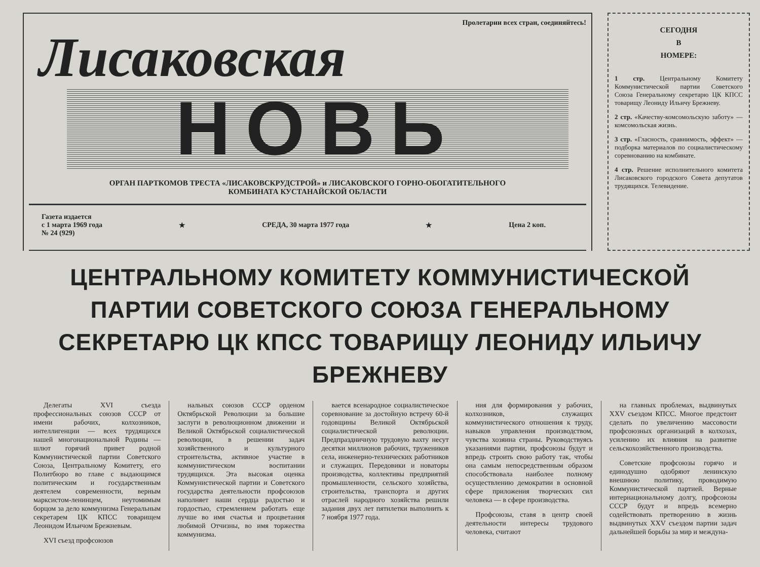Пролетарии всех стран, соединяйтесь!
Лисаковская
НОВЬ
ОРГАН ПАРТКОМОВ ТРЕСТА «ЛИСАКОВСКРУДСТРОЙ» и ЛИСАКОВСКОГО ГОРНО-ОБОГАТИТЕЛЬНОГО
КОМБИНАТА КУСТАНАЙСКОЙ ОБЛАСТИ
Газета издается
с 1 марта 1969 года
№ 24 (929) ★ СРЕДА, 30 марта 1977 года ★ Цена 2 коп.
СЕГОДНЯ
В
НОМЕРЕ:
1 стр. Центральному Комитету Коммунистической партии Советского Союза Генеральному секретарю ЦК КПСС товарищу Леониду Ильичу Брежневу.
2 стр. «Качеству-комсомольскую заботу» — комсомольская жизнь.
3 стр. «Гласность, сравнимость, эффект» — подборка материалов по социалистическому соревнованию на комбинате.
4 стр. Решение исполнительного комитета Лисаковского городского Совета депутатов трудящихся. Телевидение.
ЦЕНТРАЛЬНОМУ КОМИТЕТУ КОММУНИСТИЧЕСКОЙ ПАРТИИ СОВЕТСКОГО СОЮЗА ГЕНЕРАЛЬНОМУ СЕКРЕТАРЮ ЦК КПСС ТОВАРИЩУ ЛЕОНИДУ ИЛЬИЧУ БРЕЖНЕВУ
Делегаты XVI съезда профессиональных союзов СССР от имени рабочих, колхозников, интеллигенции — всех трудящихся нашей многонациональной Родины — шлют горячий привет родной Коммунистической партии Советского Союза, Центральному Комитету, его Политбюро во главе с выдающимся политическим и государственным деятелем современности, верным марксистом-ленинцем, неутомимым борцом за дело коммунизма Генеральным секретарем ЦК КПСС товарищем Леонидом Ильичом Брежневым.
XVI съезд профсоюзов
нальных союзов СССР орденом Октябрьской Революции за большие заслуги в революционном движении и Великой Октябрьской социалистической революции, в решении задач хозяйственного и культурного строительства, активное участие в коммунистическом воспитании трудящихся. Эта высокая оценка Коммунистической партии и Советского государства деятельности профсоюзов наполняет наши сердца радостью и гордостью, стремлением работать еще лучше во имя счастья и процветания любимой Отчизны, во имя торжества коммунизма.
вается всенародное социалистическое соревнование за достойную встречу 60-й годовщины Великой Октябрьской социалистической революции. Предпраздничную трудовую вахту несут десятки миллионов рабочих, тружеников села, инженерно-технических работников и служащих. Передовики и новаторы производства, коллективы предприятий промышленности, сельского хозяйства, строительства, транспорта и других отраслей народного хозяйства решили задания двух лет пятилетки выполнить к 7 ноября 1977 года.
ния для формирования у рабочих, колхозников, служащих коммунистического отношения к труду, навыков управления производством, чувства хозяина страны. Руководствуясь указаниями партии, профсоюзы будут и впредь строить свою работу так, чтобы она самым непосредственным образом способствовала наиболее полному осуществлению демократии в основной сфере приложения творческих сил человека — в сфере производства.
Профсоюзы, ставя в центр своей деятельности интересы трудового человека, считают
на главных проблемах, выдвинутых XXV съездом КПСС. Многое предстоит сделать по увеличению массовости профсоюзных организаций в колхозах, усилению их влияния на развитие сельскохозяйственного производства.
Советские профсоюзы горячо и единодушно одобряют ленинскую внешнюю политику, проводимую Коммунистической партией. Верные интернациональному долгу, профсоюзы СССР будут и впредь всемерно содействовать претворению в жизнь выдвинутых XXV съездом партии задач дальнейшей борьбы за мир и междуна-